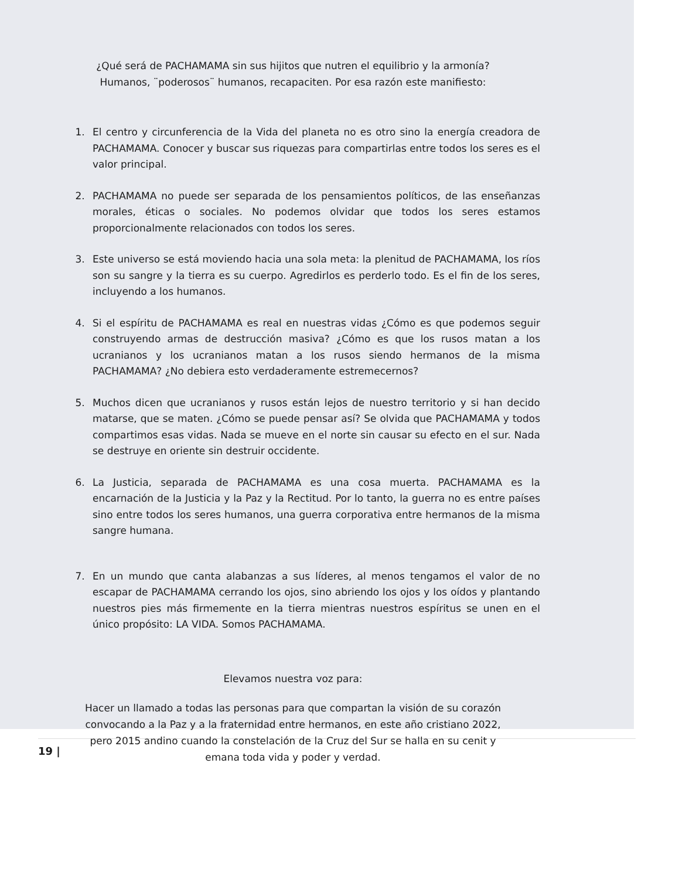¿Qué será de PACHAMAMA sin sus hijitos que nutren el equilibrio y la armonía?
Humanos, ¨poderosos¨ humanos, recapaciten. Por esa razón este manifiesto:
1. El centro y circunferencia de la Vida del planeta no es otro sino la energía creadora de PACHAMAMA. Conocer y buscar sus riquezas para compartirlas entre todos los seres es el valor principal.
2. PACHAMAMA no puede ser separada de los pensamientos políticos, de las enseñanzas morales, éticas o sociales. No podemos olvidar que todos los seres estamos proporcionalmente relacionados con todos los seres.
3. Este universo se está moviendo hacia una sola meta: la plenitud de PACHAMAMA, los ríos son su sangre y la tierra es su cuerpo. Agredirlos es perderlo todo. Es el fin de los seres, incluyendo a los humanos.
4. Si el espíritu de PACHAMAMA es real en nuestras vidas ¿Cómo es que podemos seguir construyendo armas de destrucción masiva? ¿Cómo es que los rusos matan a los ucranianos y los ucranianos matan a los rusos siendo hermanos de la misma PACHAMAMA? ¿No debiera esto verdaderamente estremecernos?
5. Muchos dicen que ucranianos y rusos están lejos de nuestro territorio y si han decido matarse, que se maten. ¿Cómo se puede pensar así? Se olvida que PACHAMAMA y todos compartimos esas vidas. Nada se mueve en el norte sin causar su efecto en el sur. Nada se destruye en oriente sin destruir occidente.
6. La Justicia, separada de PACHAMAMA es una cosa muerta. PACHAMAMA es la encarnación de la Justicia y la Paz y la Rectitud. Por lo tanto, la guerra no es entre países sino entre todos los seres humanos, una guerra corporativa entre hermanos de la misma sangre humana.
7. En un mundo que canta alabanzas a sus líderes, al menos tengamos el valor de no escapar de PACHAMAMA cerrando los ojos, sino abriendo los ojos y los oídos y plantando nuestros pies más firmemente en la tierra mientras nuestros espíritus se unen en el único propósito: LA VIDA. Somos PACHAMAMA.
Elevamos nuestra voz para:
Hacer un llamado a todas las personas para que compartan la visión de su corazón
convocando a la Paz y a la fraternidad entre hermanos, en este año cristiano 2022,
pero 2015 andino cuando la constelación de la Cruz del Sur se halla en su cenit y
emana toda vida y poder y verdad.
19 |